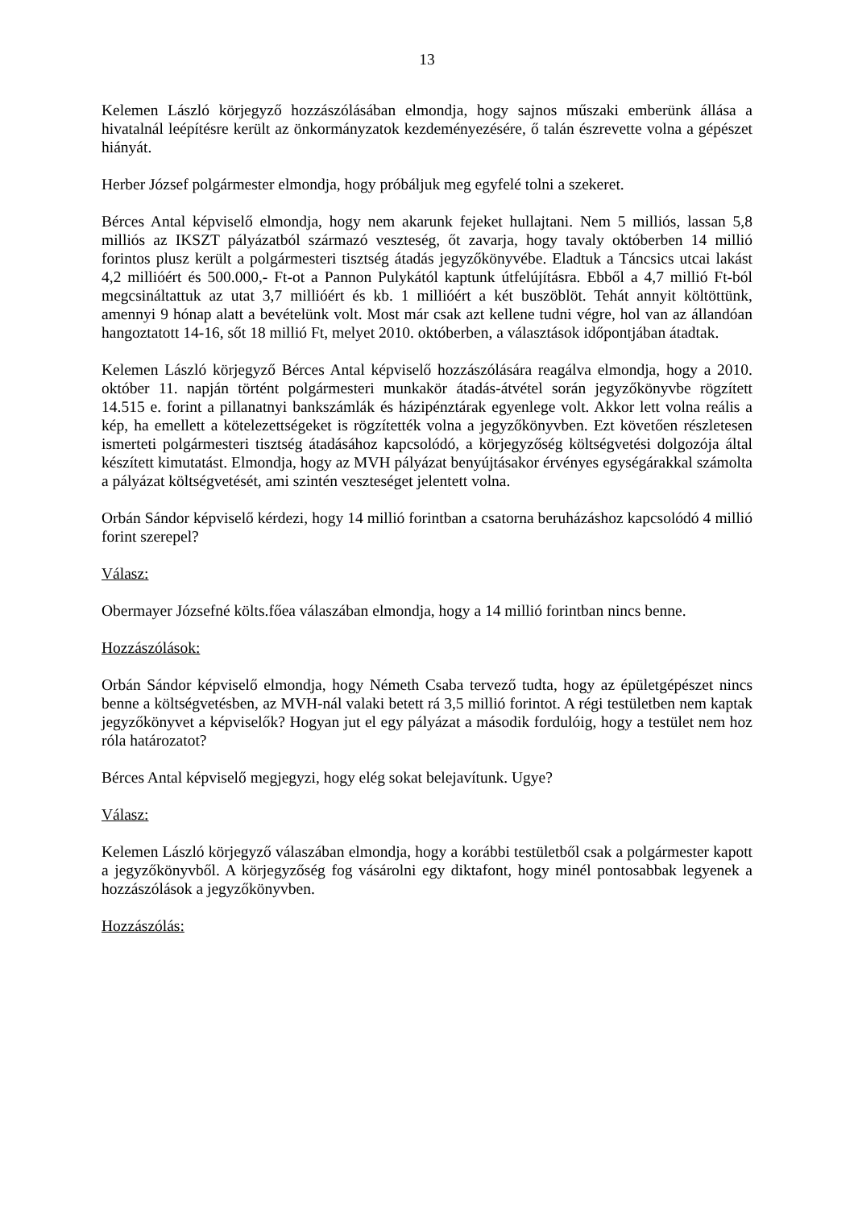13
Kelemen László körjegyző hozzászólásában elmondja, hogy sajnos műszaki emberünk állása a hivatalnál leépítésre került az önkormányzatok kezdeményezésére, ő talán észrevette volna a gépészet hiányát.
Herber József polgármester elmondja, hogy próbáljuk meg egyfelé tolni a szekeret.
Bérces Antal képviselő elmondja, hogy nem akarunk fejeket hullajtani. Nem 5 milliós, lassan 5,8 milliós az IKSZT pályázatból származó veszteség, őt zavarja, hogy tavaly októberben 14 millió forintos plusz került a polgármesteri tisztség átadás jegyzőkönyvébe. Eladtuk a Táncsics utcai lakást 4,2 millióért és 500.000,- Ft-ot a Pannon Pulykától kaptunk útfelújításra. Ebből a 4,7 millió Ft-ból megcsináltattuk az utat 3,7 millióért és kb. 1 millióért a két buszöblöt. Tehát annyit költöttünk, amennyi 9 hónap alatt a bevételünk volt. Most már csak azt kellene tudni végre, hol van az állandóan hangoztatott 14-16, sőt 18 millió Ft, melyet 2010. októberben, a választások időpontjában átadtak.
Kelemen László körjegyző Bérces Antal képviselő hozzászólására reagálva elmondja, hogy a 2010. október 11. napján történt polgármesteri munkakör átadás-átvétel során jegyzőkönyvbe rögzített 14.515 e. forint a pillanatnyi bankszámlák és házipénztárak egyenlege volt. Akkor lett volna reális a kép, ha emellett a kötelezettségeket is rögzítették volna a jegyzőkönyvben. Ezt követően részletesen ismerteti polgármesteri tisztség átadásához kapcsolódó, a körjegyzőség költségvetési dolgozója által készített kimutatást. Elmondja, hogy az MVH pályázat benyújtásakor érvényes egységárakkal számolta a pályázat költségvetését, ami szintén veszteséget jelentett volna.
Orbán Sándor képviselő kérdezi, hogy 14 millió forintban a csatorna beruházáshoz kapcsolódó 4 millió forint szerepel?
Válasz:
Obermayer Józsefné költs.főea válaszában elmondja, hogy a 14 millió forintban nincs benne.
Hozzászólások:
Orbán Sándor képviselő elmondja, hogy Németh Csaba tervező tudta, hogy az épületgépészet nincs benne a költségvetésben, az MVH-nál valaki betett rá 3,5 millió forintot. A régi testületben nem kaptak jegyzőkönyvet a képviselők? Hogyan jut el egy pályázat a második fordulóig, hogy a testület nem hoz róla határozatot?
Bérces Antal képviselő megjegyzi, hogy elég sokat belejavítunk. Ugye?
Válasz:
Kelemen László körjegyző válaszában elmondja, hogy a korábbi testületből csak a polgármester kapott a jegyzőkönyvből. A körjegyzőség fog vásárolni egy diktafont, hogy minél pontosabbak legyenek a hozzászólások a jegyzőkönyvben.
Hozzászólás: